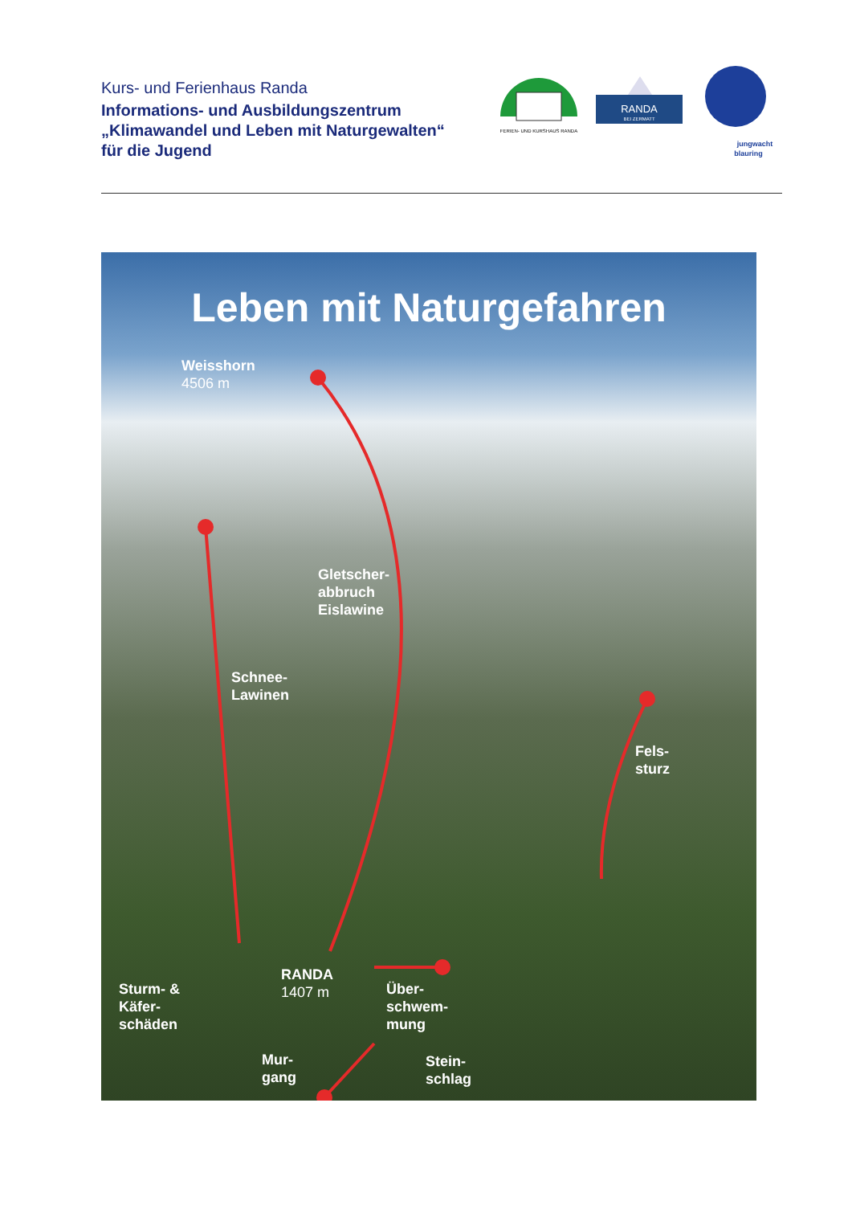Kurs- und Ferienhaus Randa
Informations- und Ausbildungszentrum
„Klimawandel und Leben mit Naturgewalten“
für die Jugend
FERIEN- UND KURSHAUS RANDA
RANDA
BEI ZERMATT
jungwacht
blauring
Leben mit Naturgefahren
Weisshorn
4506 m
Gletscher-
abbruch
Eislawine
Schnee-
Lawinen
Fels-
sturz
RANDA
1407 m
Sturm- &
Käfer-
schäden
Über-
schwem-
mung
Mur-
gang
Stein-
schlag